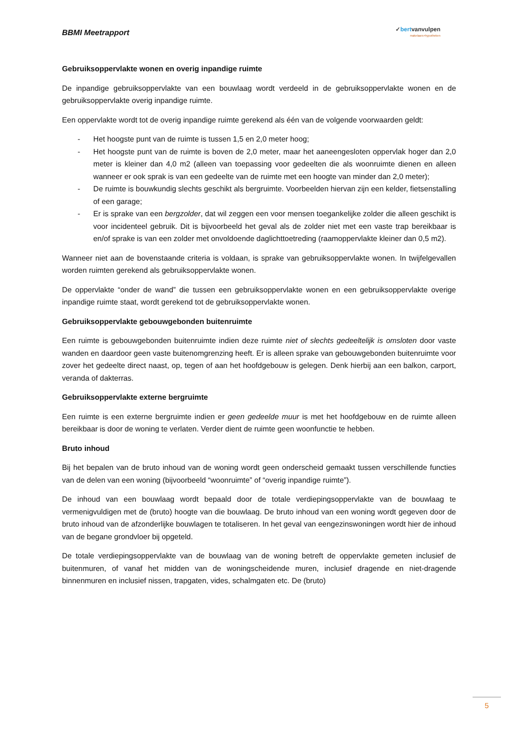BBMI Meetrapport
✓bertvanvulpen
makelaars+hypotheken
Gebruiksoppervlakte wonen en overig inpandige ruimte
De inpandige gebruiksoppervlakte van een bouwlaag wordt verdeeld in de gebruiksoppervlakte wonen en de gebruiksoppervlakte overig inpandige ruimte.
Een oppervlakte wordt tot de overig inpandige ruimte gerekend als één van de volgende voorwaarden geldt:
- Het hoogste punt van de ruimte is tussen 1,5 en 2,0 meter hoog;
- Het hoogste punt van de ruimte is boven de 2,0 meter, maar het aaneengesloten oppervlak hoger dan 2,0 meter is kleiner dan 4,0 m2 (alleen van toepassing voor gedeelten die als woonruimte dienen en alleen wanneer er ook sprak is van een gedeelte van de ruimte met een hoogte van minder dan 2,0 meter);
- De ruimte is bouwkundig slechts geschikt als bergruimte. Voorbeelden hiervan zijn een kelder, fietsenstalling of een garage;
- Er is sprake van een bergzolder, dat wil zeggen een voor mensen toegankelijke zolder die alleen geschikt is voor incidenteel gebruik. Dit is bijvoorbeeld het geval als de zolder niet met een vaste trap bereikbaar is en/of sprake is van een zolder met onvoldoende daglichttoetreding (raamoppervlakte kleiner dan 0,5 m2).
Wanneer niet aan de bovenstaande criteria is voldaan, is sprake van gebruiksoppervlakte wonen. In twijfelgevallen worden ruimten gerekend als gebruiksoppervlakte wonen.
De oppervlakte “onder de wand” die tussen een gebruiksoppervlakte wonen en een gebruiksoppervlakte overige inpandige ruimte staat, wordt gerekend tot de gebruiksoppervlakte wonen.
Gebruiksoppervlakte gebouwgebonden buitenruimte
Een ruimte is gebouwgebonden buitenruimte indien deze ruimte niet of slechts gedeeltelijk is omsloten door vaste wanden en daardoor geen vaste buitenomgrenzing heeft. Er is alleen sprake van gebouwgebonden buitenruimte voor zover het gedeelte direct naast, op, tegen of aan het hoofdgebouw is gelegen. Denk hierbij aan een balkon, carport, veranda of dakterras.
Gebruiksoppervlakte externe bergruimte
Een ruimte is een externe bergruimte indien er geen gedeelde muur is met het hoofdgebouw en de ruimte alleen bereikbaar is door de woning te verlaten. Verder dient de ruimte geen woonfunctie te hebben.
Bruto inhoud
Bij het bepalen van de bruto inhoud van de woning wordt geen onderscheid gemaakt tussen verschillende functies van de delen van een woning (bijvoorbeeld “woonruimte” of “overig inpandige ruimte”).
De inhoud van een bouwlaag wordt bepaald door de totale verdiepingsoppervlakte van de bouwlaag te vermenigvuldigen met de (bruto) hoogte van die bouwlaag. De bruto inhoud van een woning wordt gegeven door de bruto inhoud van de afzonderlijke bouwlagen te totaliseren. In het geval van eengezinswoningen wordt hier de inhoud van de begane grondvloer bij opgeteld.
De totale verdiepingsoppervlakte van de bouwlaag van de woning betreft de oppervlakte gemeten inclusief de buitenmuren, of vanaf het midden van de woningscheidende muren, inclusief dragende en niet-dragende binnenmuren en inclusief nissen, trapgaten, vides, schalmgaten etc. De (bruto)
5